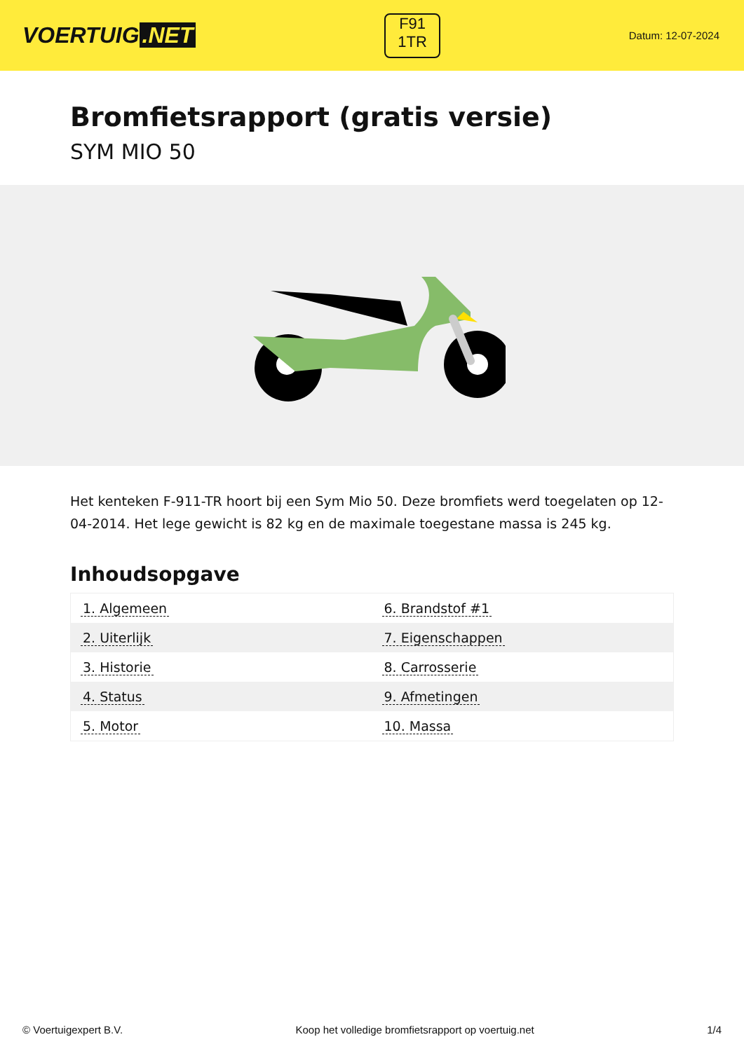VOERTUIG.NET
F91
1TR
Datum: 12-07-2024
Bromfietsrapport (gratis versie)
SYM MIO 50
Het kenteken F-911-TR hoort bij een Sym Mio 50. Deze bromfiets werd toegelaten op 12-04-2014. Het lege gewicht is 82 kg en de maximale toegestane massa is 245 kg.
Inhoudsopgave
| 1. Algemeen | 6. Brandstof #1 |
| 2. Uiterlijk | 7. Eigenschappen |
| 3. Historie | 8. Carrosserie |
| 4. Status | 9. Afmetingen |
| 5. Motor | 10. Massa |
© Voertuigexpert B.V. Koop het volledige bromfietsrapport op voertuig.net 1/4